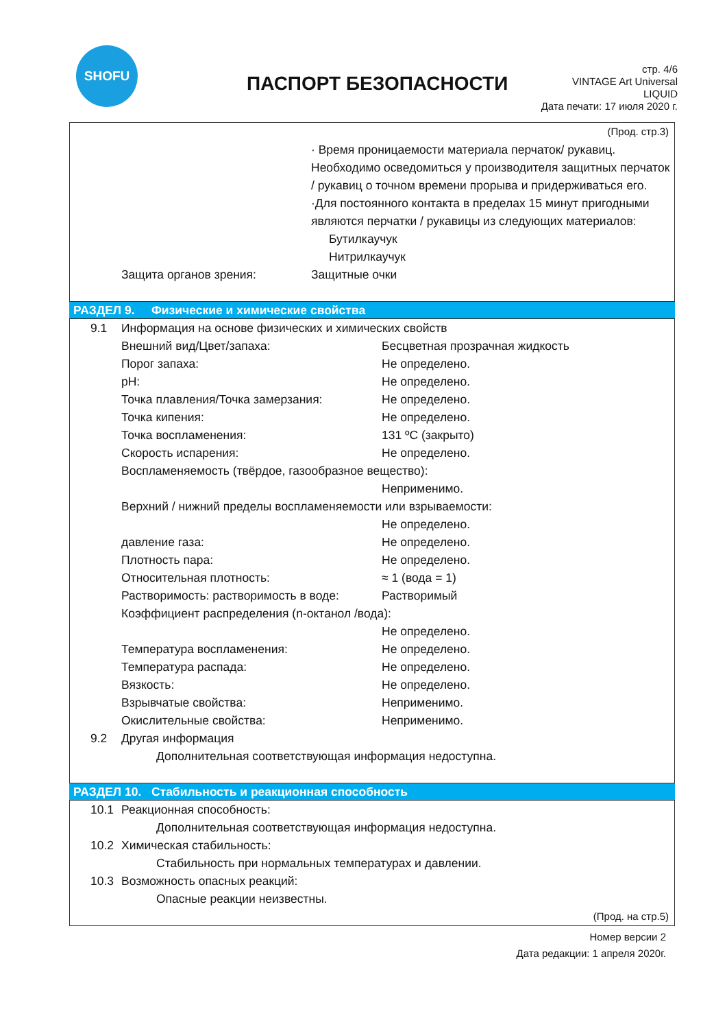SHOFU
ПАСПОРТ БЕЗОПАСНОСТИ
стр. 4/6
VINTAGE Art Universal
LIQUID
Дата печати: 17 июля 2020 г.
(Прод. стр.3)
· Время проницаемости материала перчаток/ рукавиц.
Необходимо осведомиться у производителя защитных перчаток / рукавиц о точном времени прорыва и придерживаться его.
·Для постоянного контакта в пределах 15 минут пригодными являются перчатки / рукавицы из следующих материалов:
Бутилкаучук
Нитрилкаучук
Защита органов зрения: Защитные очки
РАЗДЕЛ 9. Физические и химические свойства
9.1 Информация на основе физических и химических свойств
Внешний вид/Цвет/запаха: Бесцветная прозрачная жидкость
Порог запаха: Не определено.
pH: Не определено.
Точка плавления/Точка замерзания: Не определено.
Точка кипения: Не определено.
Точка воспламенения: 131 ºC (закрыто)
Скорость испарения: Не определено.
Воспламеняемость (твёрдое, газообразное вещество):
Неприменимо.
Верхний / нижний пределы воспламеняемости или взрываемости:
Не определено.
давление газа: Не определено.
Плотность пара: Не определено.
Относительная плотность: ≈ 1 (вода = 1)
Растворимость: растворимость в воде: Растворимый
Коэффициент распределения (n-октанол /вода):
Не определено.
Температура воспламенения: Не определено.
Температура распада: Не определено.
Вязкость: Не определено.
Взрывчатые свойства: Неприменимо.
Окислительные свойства: Неприменимо.
9.2 Другая информация
Дополнительная соответствующая информация недоступна.
РАЗДЕЛ 10. Стабильность и реакционная способность
10.1 Реакционная способность:
Дополнительная соответствующая информация недоступна.
10.2 Химическая стабильность:
Стабильность при нормальных температурах и давлении.
10.3 Возможность опасных реакций:
Опасные реакции неизвестны.
(Прод. на стр.5)
Номер версии 2
Дата редакции: 1 апреля 2020г.